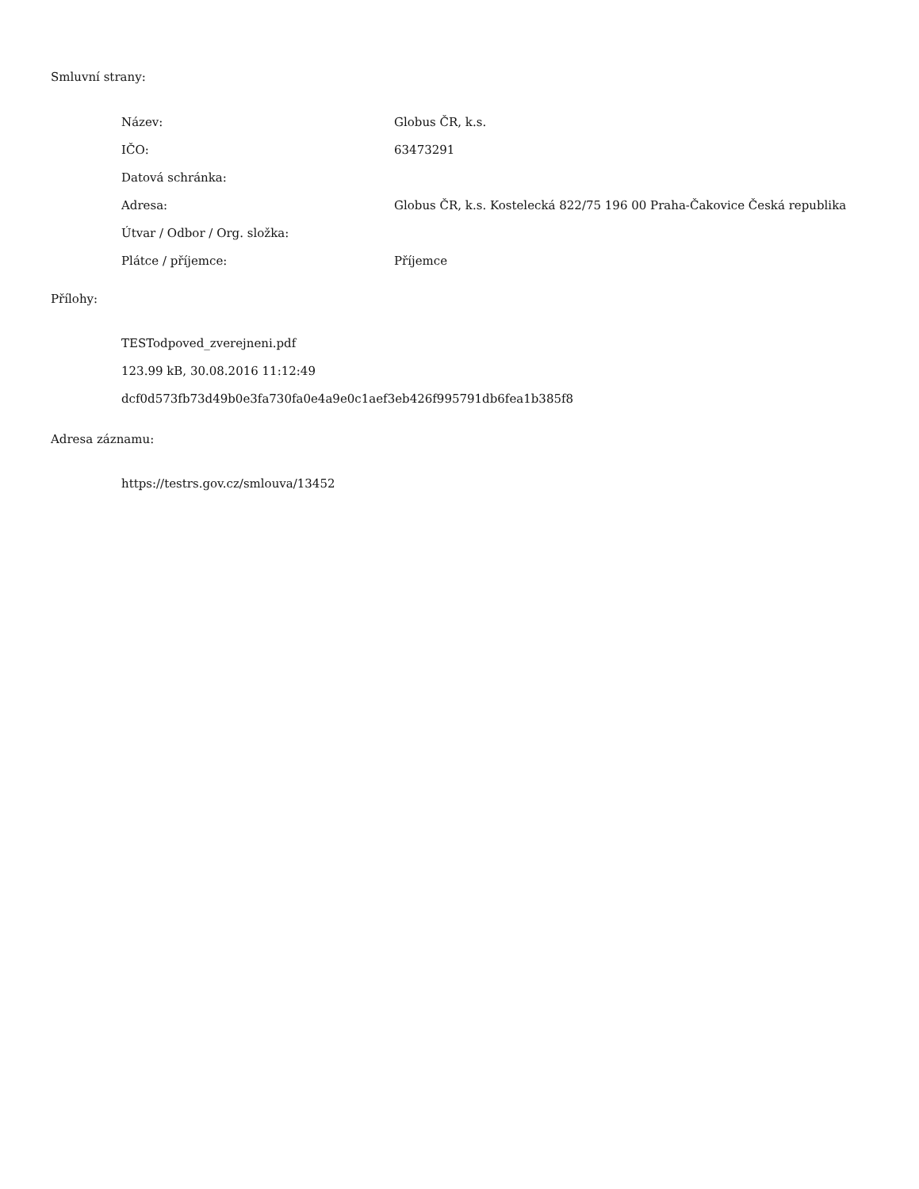Smluvní strany:
| Název: | Globus ČR, k.s. |
| IČO: | 63473291 |
| Datová schránka: | |
| Adresa: | Globus ČR, k.s. Kostelecká 822/75 196 00 Praha-Čakovice Česká republika |
| Útvar / Odbor / Org. složka: | |
| Plátce / příjemce: | Příjemce |
Přílohy:
TESTodpoved_zverejneni.pdf
123.99 kB, 30.08.2016 11:12:49
dcf0d573fb73d49b0e3fa730fa0e4a9e0c1aef3eb426f995791db6fea1b385f8
Adresa záznamu:
https://testrs.gov.cz/smlouva/13452